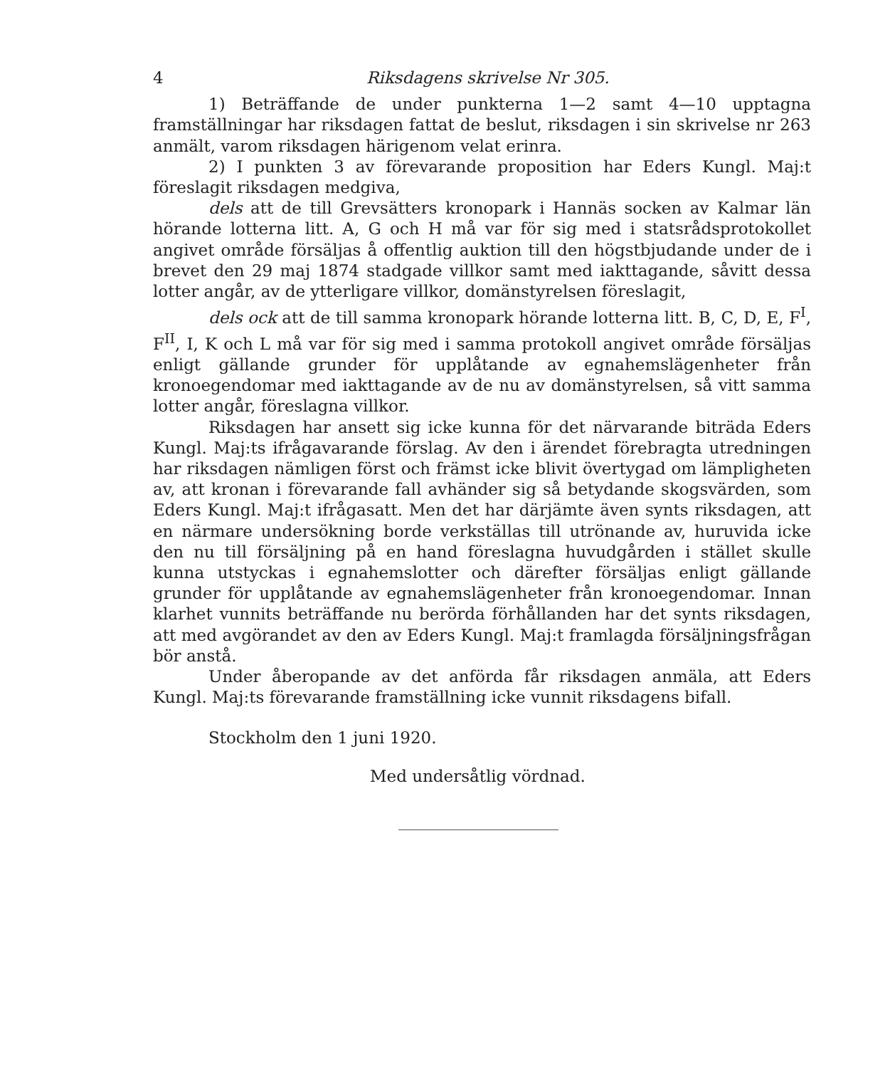4 Riksdagens skrivelse Nr 305.
1) Beträffande de under punkterna 1—2 samt 4—10 upptagna framställningar har riksdagen fattat de beslut, riksdagen i sin skrivelse nr 263 anmält, varom riksdagen härigenom velat erinra.
2) I punkten 3 av förevarande proposition har Eders Kungl. Maj:t föreslagit riksdagen medgiva,
dels att de till Grevsätters kronopark i Hannäs socken av Kalmar län hörande lotterna litt. A, G och H må var för sig med i statsrådsprotokollet angivet område försäljas å offentlig auktion till den högstbjudande under de i brevet den 29 maj 1874 stadgade villkor samt med iakttagande, såvitt dessa lotter angår, av de ytterligare villkor, domänstyrelsen föreslagit,
dels ock att de till samma kronopark hörande lotterna litt. B, C, D, E, F<sup>I</sup>, F<sup>II</sup>, I, K och L må var för sig med i samma protokoll angivet område försäljas enligt gällande grunder för upplåtande av egnahemslägenheter från kronoegendomar med iakttagande av de nu av domänstyrelsen, så vitt samma lotter angår, föreslagna villkor.
Riksdagen har ansett sig icke kunna för det närvarande biträda Eders Kungl. Maj:ts ifrågavarande förslag. Av den i ärendet förebragta utredningen har riksdagen nämligen först och främst icke blivit övertygad om lämpligheten av, att kronan i förevarande fall avhänder sig så betydande skogsvärden, som Eders Kungl. Maj:t ifrågasatt. Men det har därjämte även synts riksdagen, att en närmare undersökning borde verkställas till utrönande av, huruvida icke den nu till försäljning på en hand föreslagna huvudgården i stället skulle kunna utstyckas i egnahemslotter och därefter försäljas enligt gällande grunder för upplåtande av egnahemslägenheter från kronoegendomar. Innan klarhet vunnits beträffande nu berörda förhållanden har det synts riksdagen, att med avgörandet av den av Eders Kungl. Maj:t framlagda försäljningsfrågan bör anstå.
Under åberopande av det anförda får riksdagen anmäla, att Eders Kungl. Maj:ts förevarande framställning icke vunnit riksdagens bifall.
Stockholm den 1 juni 1920.
Med undersåtlig vördnad.